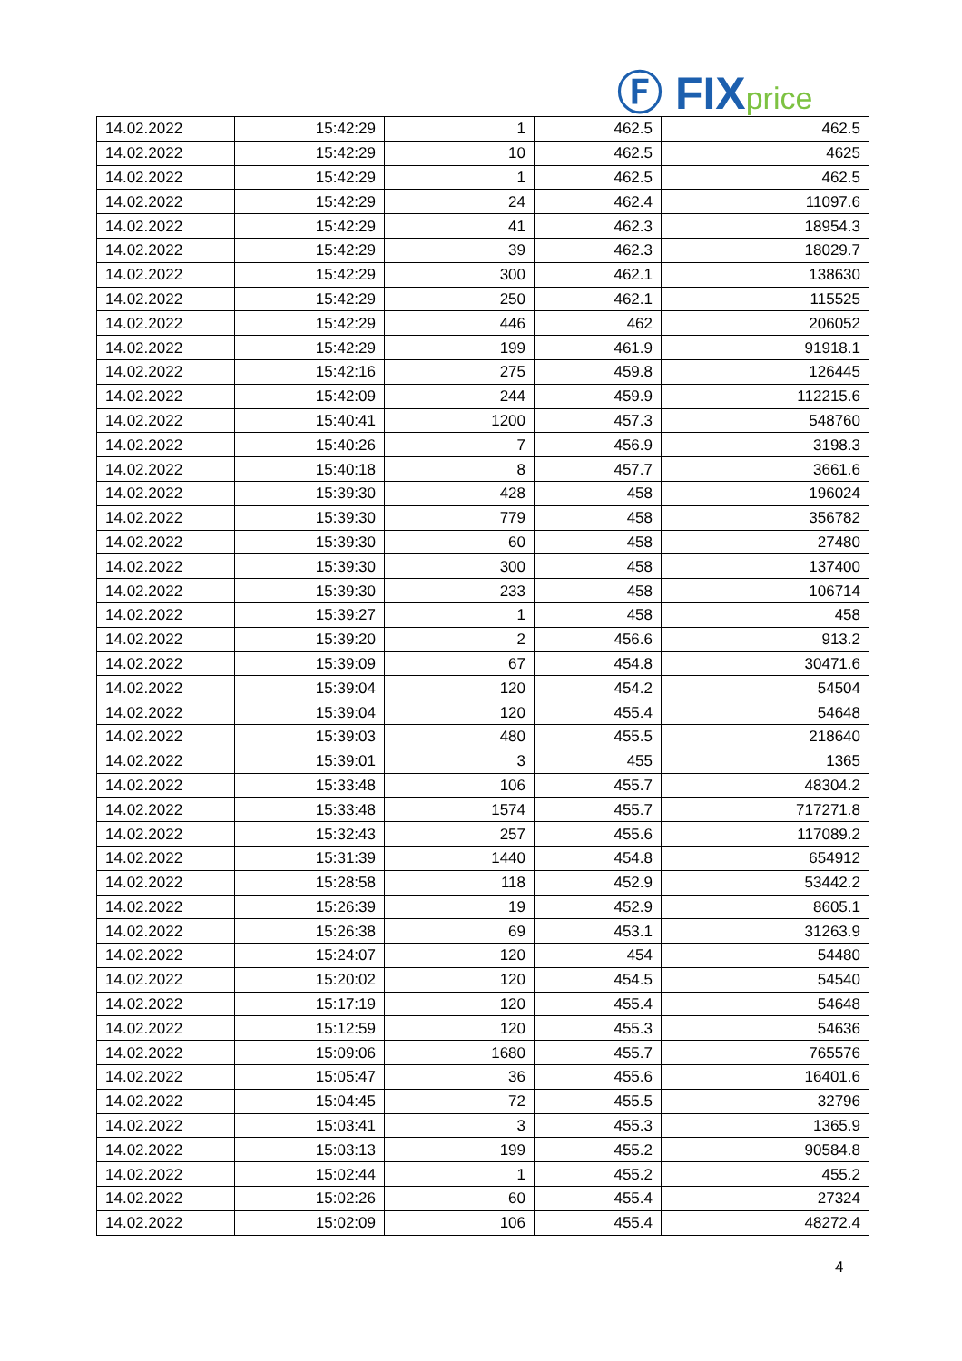Ⓕ FIXprice
| 14.02.2022 | 15:42:29 | 1 | 462.5 | 462.5 |
| 14.02.2022 | 15:42:29 | 10 | 462.5 | 4625 |
| 14.02.2022 | 15:42:29 | 1 | 462.5 | 462.5 |
| 14.02.2022 | 15:42:29 | 24 | 462.4 | 11097.6 |
| 14.02.2022 | 15:42:29 | 41 | 462.3 | 18954.3 |
| 14.02.2022 | 15:42:29 | 39 | 462.3 | 18029.7 |
| 14.02.2022 | 15:42:29 | 300 | 462.1 | 138630 |
| 14.02.2022 | 15:42:29 | 250 | 462.1 | 115525 |
| 14.02.2022 | 15:42:29 | 446 | 462 | 206052 |
| 14.02.2022 | 15:42:29 | 199 | 461.9 | 91918.1 |
| 14.02.2022 | 15:42:16 | 275 | 459.8 | 126445 |
| 14.02.2022 | 15:42:09 | 244 | 459.9 | 112215.6 |
| 14.02.2022 | 15:40:41 | 1200 | 457.3 | 548760 |
| 14.02.2022 | 15:40:26 | 7 | 456.9 | 3198.3 |
| 14.02.2022 | 15:40:18 | 8 | 457.7 | 3661.6 |
| 14.02.2022 | 15:39:30 | 428 | 458 | 196024 |
| 14.02.2022 | 15:39:30 | 779 | 458 | 356782 |
| 14.02.2022 | 15:39:30 | 60 | 458 | 27480 |
| 14.02.2022 | 15:39:30 | 300 | 458 | 137400 |
| 14.02.2022 | 15:39:30 | 233 | 458 | 106714 |
| 14.02.2022 | 15:39:27 | 1 | 458 | 458 |
| 14.02.2022 | 15:39:20 | 2 | 456.6 | 913.2 |
| 14.02.2022 | 15:39:09 | 67 | 454.8 | 30471.6 |
| 14.02.2022 | 15:39:04 | 120 | 454.2 | 54504 |
| 14.02.2022 | 15:39:04 | 120 | 455.4 | 54648 |
| 14.02.2022 | 15:39:03 | 480 | 455.5 | 218640 |
| 14.02.2022 | 15:39:01 | 3 | 455 | 1365 |
| 14.02.2022 | 15:33:48 | 106 | 455.7 | 48304.2 |
| 14.02.2022 | 15:33:48 | 1574 | 455.7 | 717271.8 |
| 14.02.2022 | 15:32:43 | 257 | 455.6 | 117089.2 |
| 14.02.2022 | 15:31:39 | 1440 | 454.8 | 654912 |
| 14.02.2022 | 15:28:58 | 118 | 452.9 | 53442.2 |
| 14.02.2022 | 15:26:39 | 19 | 452.9 | 8605.1 |
| 14.02.2022 | 15:26:38 | 69 | 453.1 | 31263.9 |
| 14.02.2022 | 15:24:07 | 120 | 454 | 54480 |
| 14.02.2022 | 15:20:02 | 120 | 454.5 | 54540 |
| 14.02.2022 | 15:17:19 | 120 | 455.4 | 54648 |
| 14.02.2022 | 15:12:59 | 120 | 455.3 | 54636 |
| 14.02.2022 | 15:09:06 | 1680 | 455.7 | 765576 |
| 14.02.2022 | 15:05:47 | 36 | 455.6 | 16401.6 |
| 14.02.2022 | 15:04:45 | 72 | 455.5 | 32796 |
| 14.02.2022 | 15:03:41 | 3 | 455.3 | 1365.9 |
| 14.02.2022 | 15:03:13 | 199 | 455.2 | 90584.8 |
| 14.02.2022 | 15:02:44 | 1 | 455.2 | 455.2 |
| 14.02.2022 | 15:02:26 | 60 | 455.4 | 27324 |
| 14.02.2022 | 15:02:09 | 106 | 455.4 | 48272.4 |
4